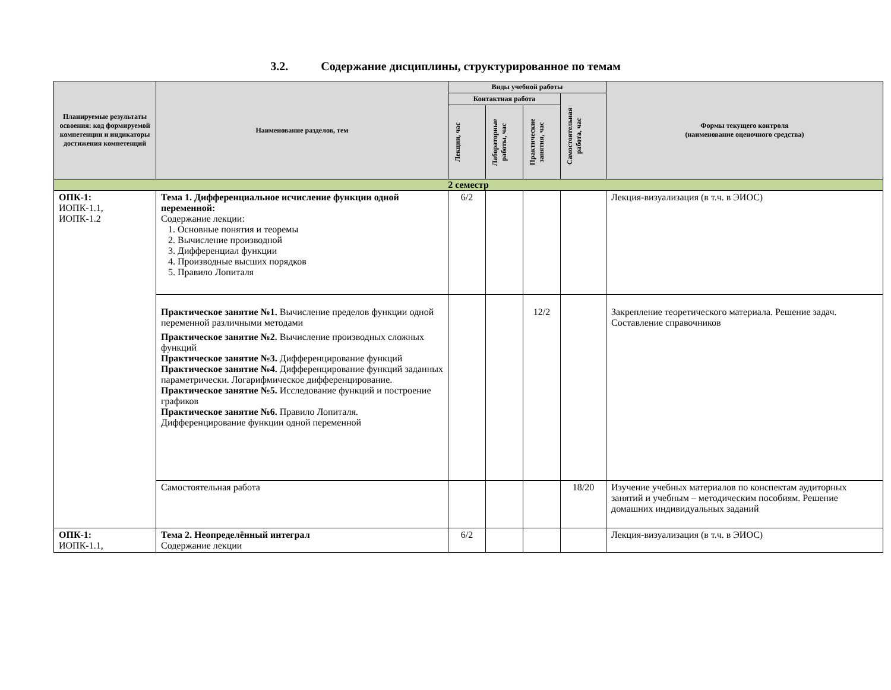3.2. Содержание дисциплины, структурированное по темам
| Планируемые результаты освоения: код формируемой компетенции и индикаторы достижения компетенций | Наименование разделов, тем | Виды учебной работы | | | | Формы текущего контроля (наименование оценочного средства) |
| --- | --- | --- | --- | --- | --- | --- |
| | | Контактная работа | | | Самостоятельная работа, час | |
| | | Лекции, час | Лабораторные работы, час | Практические занятия, час | | |
| 2 семестр | | | | | | |
| ОПК-1: ИОПК-1.1, ИОПК-1.2 | Тема 1. Дифференциальное исчисление функции одной переменной: Содержание лекции: 1. Основные понятия и теоремы 2. Вычисление производной 3. Дифференциал функции 4. Производные высших порядков 5. Правило Лопиталя | 6/2 | | | | Лекция-визуализация (в т.ч. в ЭИОС) |
| | Практическое занятие №1. Вычисление пределов функции одной переменной различными методами Практическое занятие №2. Вычисление производных сложных функций Практическое занятие №3. Дифференцирование функций Практическое занятие №4. Дифференцирование функций заданных параметрически. Логарифмическое дифференцирование. Практическое занятие №5. Исследование функций и построение графиков Практическое занятие №6. Правило Лопиталя. Дифференцирование функции одной переменной | | | 12/2 | | Закрепление теоретического материала. Решение задач. Составление справочников |
| | Самостоятельная работа | | | | 18/20 | Изучение учебных материалов по конспектам аудиторных занятий и учебным – методическим пособиям. Решение домашних индивидуальных заданий |
| ОПК-1: ИОПК-1.1, | Тема 2. Неопределённый интеграл Содержание лекции | 6/2 | | | | Лекция-визуализация (в т.ч. в ЭИОС) |